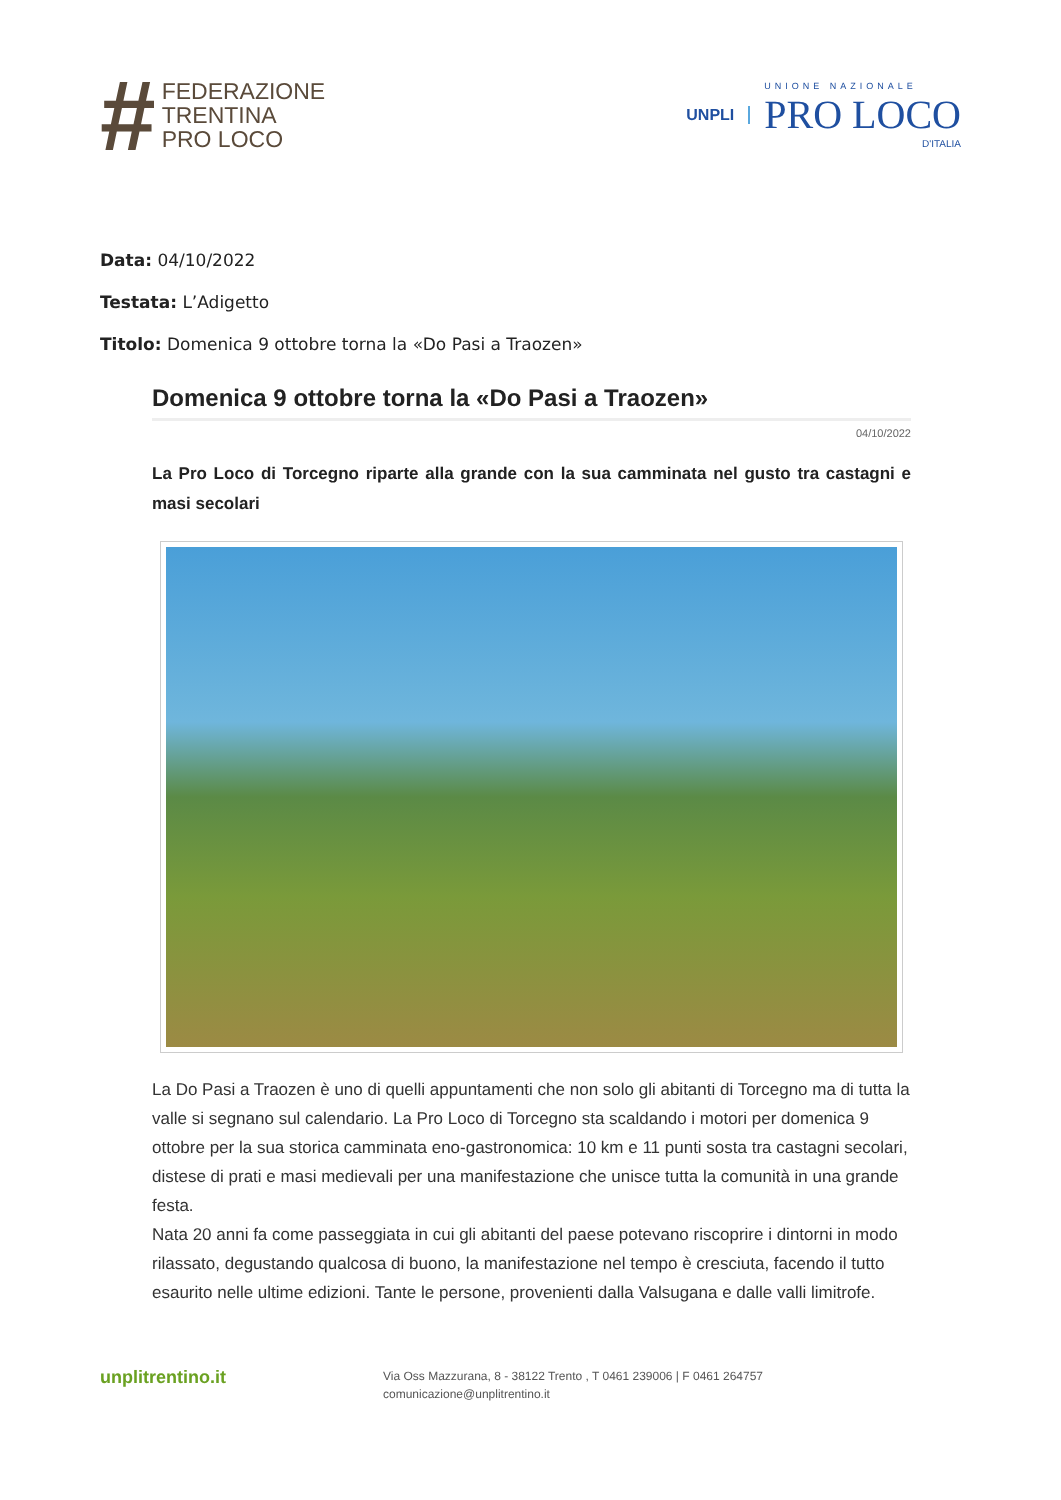#
FEDERAZIONE
TRENTINA
PRO LOCO
UNPLI
UNIONE NAZIONALE
PRO LOCO
D'ITALIA
Data: 04/10/2022
Testata: L’Adigetto
Titolo: Domenica 9 ottobre torna la «Do Pasi a Traozen»
Domenica 9 ottobre torna la «Do Pasi a Traozen»
04/10/2022
La Pro Loco di Torcegno riparte alla grande con la sua camminata nel gusto tra castagni e masi secolari
La Do Pasi a Traozen è uno di quelli appuntamenti che non solo gli abitanti di Torcegno ma di tutta la valle si segnano sul calendario. La Pro Loco di Torcegno sta scaldando i motori per domenica 9 ottobre per la sua storica camminata eno-gastronomica: 10 km e 11 punti sosta tra castagni secolari, distese di prati e masi medievali per una manifestazione che unisce tutta la comunità in una grande festa.
Nata 20 anni fa come passeggiata in cui gli abitanti del paese potevano riscoprire i dintorni in modo rilassato, degustando qualcosa di buono, la manifestazione nel tempo è cresciuta, facendo il tutto esaurito nelle ultime edizioni. Tante le persone, provenienti dalla Valsugana e dalle valli limitrofe.
unplitrentino.it
Via Oss Mazzurana, 8 - 38122 Trento , T 0461 239006 | F 0461 264757
comunicazione@unplitrentino.it